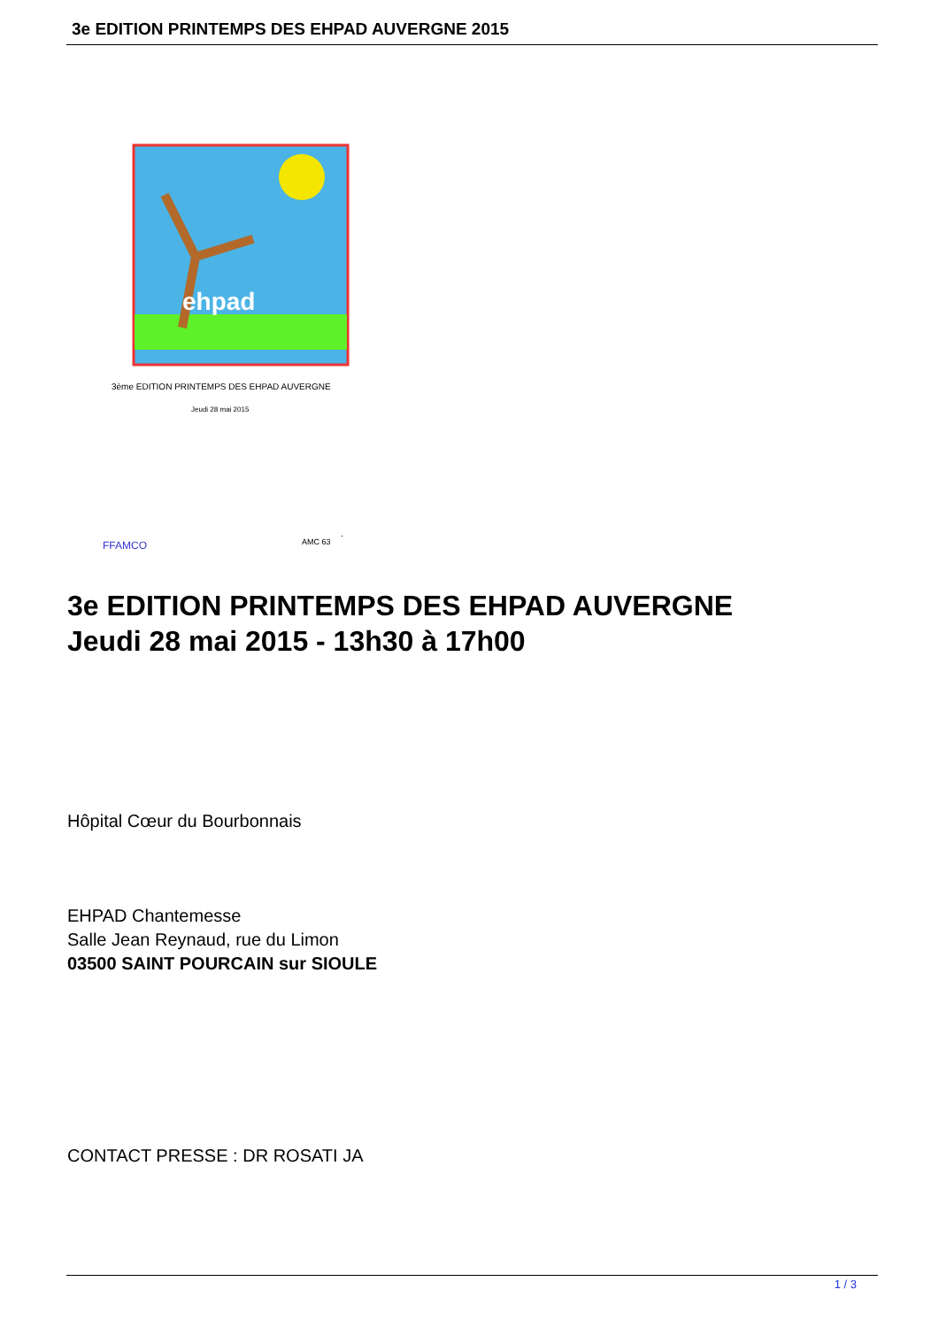3e EDITION PRINTEMPS DES EHPAD AUVERGNE 2015
ehpad
3ème EDITION PRINTEMPS DES EHPAD AUVERGNE
Jeudi 28 mai 2015
FFAMCO
AMC 63
3e EDITION PRINTEMPS DES EHPAD AUVERGNE
Jeudi 28 mai 2015 - 13h30 à 17h00
Hôpital Cœur du Bourbonnais
EHPAD Chantemesse
Salle Jean Reynaud, rue du Limon
03500 SAINT POURCAIN sur SIOULE
CONTACT PRESSE : DR ROSATI JA
1 / 3